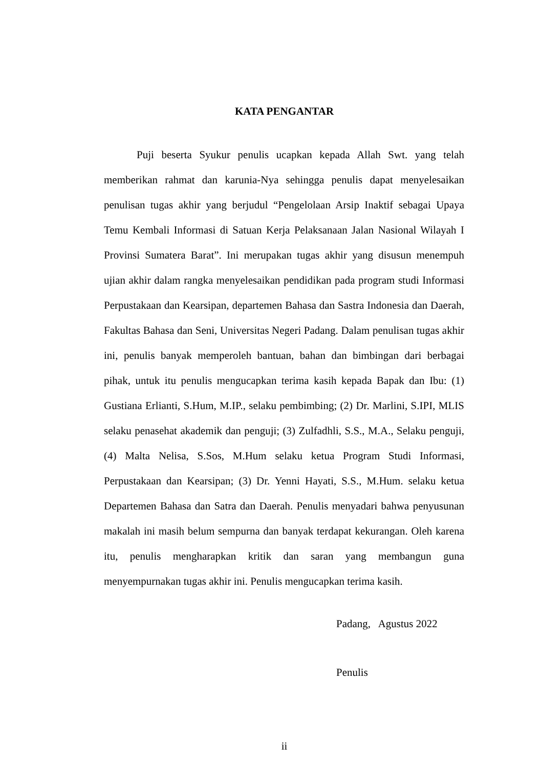KATA PENGANTAR
Puji beserta Syukur penulis ucapkan kepada Allah Swt. yang telah memberikan rahmat dan karunia-Nya sehingga penulis dapat menyelesaikan penulisan tugas akhir yang berjudul “Pengelolaan Arsip Inaktif sebagai Upaya Temu Kembali Informasi di Satuan Kerja Pelaksanaan Jalan Nasional Wilayah I Provinsi Sumatera Barat”. Ini merupakan tugas akhir yang disusun menempuh ujian akhir dalam rangka menyelesaikan pendidikan pada program studi Informasi Perpustakaan dan Kearsipan, departemen Bahasa dan Sastra Indonesia dan Daerah, Fakultas Bahasa dan Seni, Universitas Negeri Padang. Dalam penulisan tugas akhir ini, penulis banyak memperoleh bantuan, bahan dan bimbingan dari berbagai pihak, untuk itu penulis mengucapkan terima kasih kepada Bapak dan Ibu: (1) Gustiana Erlianti, S.Hum, M.IP., selaku pembimbing; (2) Dr. Marlini, S.IPI, MLIS selaku penasehat akademik dan penguji; (3) Zulfadhli, S.S., M.A., Selaku penguji, (4) Malta Nelisa, S.Sos, M.Hum selaku ketua Program Studi Informasi, Perpustakaan dan Kearsipan; (3) Dr. Yenni Hayati, S.S., M.Hum. selaku ketua Departemen Bahasa dan Satra dan Daerah. Penulis menyadari bahwa penyusunan makalah ini masih belum sempurna dan banyak terdapat kekurangan. Oleh karena itu, penulis mengharapkan kritik dan saran yang membangun guna menyempurnakan tugas akhir ini. Penulis mengucapkan terima kasih.
Padang, Agustus 2022
Penulis
ii